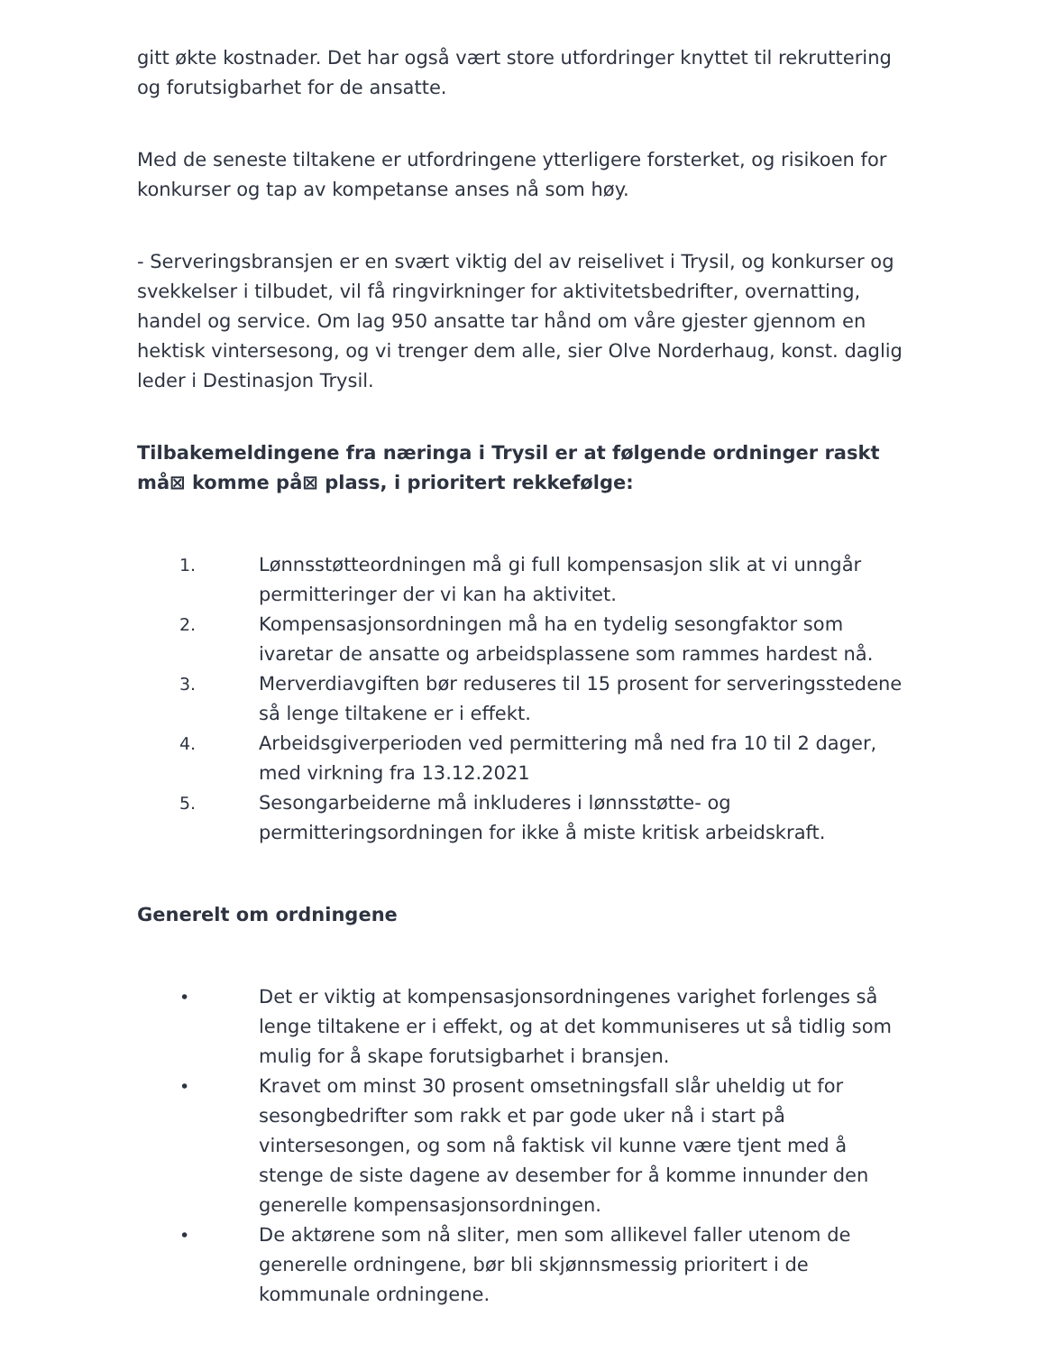gitt økte kostnader. Det har også vært store utfordringer knyttet til rekruttering og forutsigbarhet for de ansatte.
Med de seneste tiltakene er utfordringene ytterligere forsterket, og risikoen for konkurser og tap av kompetanse anses nå som høy.
- Serveringsbransjen er en svært viktig del av reiselivet i Trysil, og konkurser og svekkelser i tilbudet, vil få ringvirkninger for aktivitetsbedrifter, overnatting, handel og service. Om lag 950 ansatte tar hånd om våre gjester gjennom en hektisk vintersesong, og vi trenger dem alle, sier Olve Norderhaug, konst. daglig leder i Destinasjon Trysil.
Tilbakemeldingene fra næringa i Trysil er at følgende ordninger raskt må⊠ komme på⊠ plass, i prioritert rekkefølge:
1. Lønnsstøtteordningen må gi full kompensasjon slik at vi unngår permitteringer der vi kan ha aktivitet.
2. Kompensasjonsordningen må ha en tydelig sesongfaktor som ivaretar de ansatte og arbeidsplassene som rammes hardest nå.
3. Merverdiavgiften bør reduseres til 15 prosent for serveringsstedene så lenge tiltakene er i effekt.
4. Arbeidsgiverperioden ved permittering må ned fra 10 til 2 dager, med virkning fra 13.12.2021
5. Sesongarbeiderne må inkluderes i lønnsstøtte- og permitteringsordningen for ikke å miste kritisk arbeidskraft.
Generelt om ordningene
• Det er viktig at kompensasjonsordningenes varighet forlenges så lenge tiltakene er i effekt, og at det kommuniseres ut så tidlig som mulig for å skape forutsigbarhet i bransjen.
• Kravet om minst 30 prosent omsetningsfall slår uheldig ut for sesongbedrifter som rakk et par gode uker nå i start på vintersesongen, og som nå faktisk vil kunne være tjent med å stenge de siste dagene av desember for å komme innunder den generelle kompensasjonsordningen.
• De aktørene som nå sliter, men som allikevel faller utenom de generelle ordningene, bør bli skjønnsmessig prioritert i de kommunale ordningene.